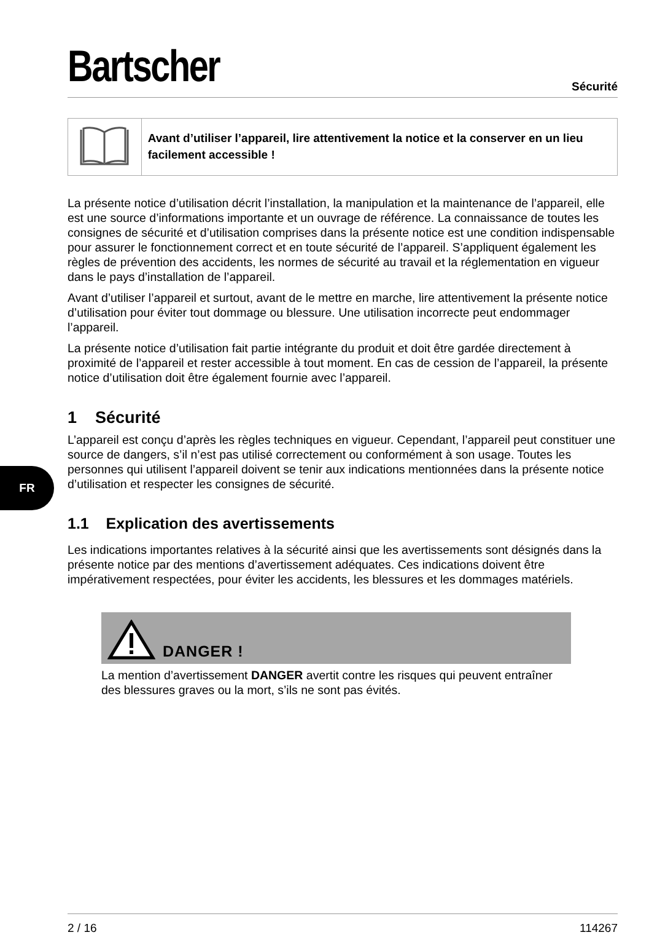FR
Bartscher
Sécurité
Avant d’utiliser l’appareil, lire attentivement la notice et la conserver en un lieu facilement accessible !
La présente notice d’utilisation décrit l’installation, la manipulation et la maintenance de l’appareil, elle est une source d’informations importante et un ouvrage de référence. La connaissance de toutes les consignes de sécurité et d’utilisation comprises dans la présente notice est une condition indispensable pour assurer le fonctionnement correct et en toute sécurité de l’appareil. S’appliquent également les règles de prévention des accidents, les normes de sécurité au travail et la réglementation en vigueur dans le pays d’installation de l’appareil.
Avant d’utiliser l’appareil et surtout, avant de le mettre en marche, lire attentivement la présente notice d’utilisation pour éviter tout dommage ou blessure. Une utilisation incorrecte peut endommager l’appareil.
La présente notice d’utilisation fait partie intégrante du produit et doit être gardée directement à proximité de l’appareil et rester accessible à tout moment. En cas de cession de l’appareil, la présente notice d’utilisation doit être également fournie avec l’appareil.
1 Sécurité
L’appareil est conçu d’après les règles techniques en vigueur. Cependant, l’appareil peut constituer une source de dangers, s’il n’est pas utilisé correctement ou conformément à son usage. Toutes les personnes qui utilisent l’appareil doivent se tenir aux indications mentionnées dans la présente notice d’utilisation et respecter les consignes de sécurité.
1.1 Explication des avertissements
Les indications importantes relatives à la sécurité ainsi que les avertissements sont désignés dans la présente notice par des mentions d’avertissement adéquates. Ces indications doivent être impérativement respectées, pour éviter les accidents, les blessures et les dommages matériels.
DANGER !
La mention d’avertissement DANGER avertit contre les risques qui peuvent entraîner des blessures graves ou la mort, s’ils ne sont pas évités.
2 / 16 114267